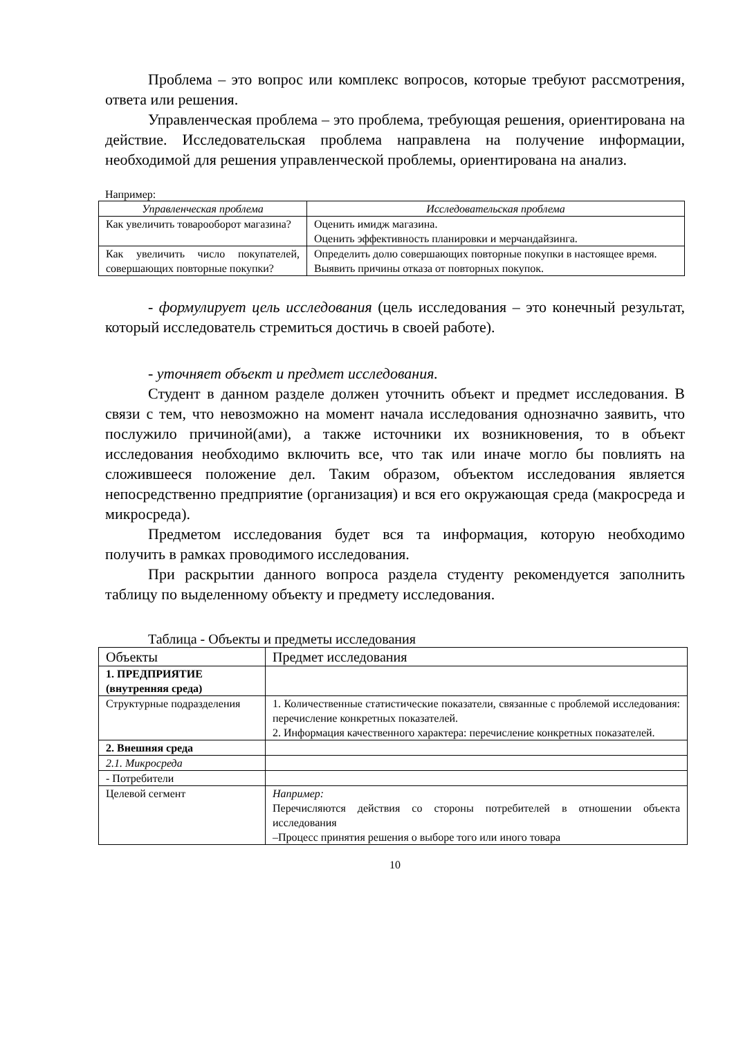Проблема – это вопрос или комплекс вопросов, которые требуют рассмотрения, ответа или решения.
Управленческая проблема – это проблема, требующая решения, ориентирована на действие. Исследовательская проблема направлена на получение информации, необходимой для решения управленческой проблемы, ориентирована на анализ.
Например:
| Управленческая проблема | Исследовательская проблема |
| --- | --- |
| Как увеличить товарооборот магазина? | Оценить имидж магазина. Оценить эффективность планировки и мерчандайзинга. |
| Как увеличить число покупателей, совершающих повторные покупки? | Определить долю совершающих повторные покупки в настоящее время. Выявить причины отказа от повторных покупок. |
- формулирует цель исследования (цель исследования – это конечный результат, который исследователь стремиться достичь в своей работе).
- уточняет объект и предмет исследования.
Студент в данном разделе должен уточнить объект и предмет исследования. В связи с тем, что невозможно на момент начала исследования однозначно заявить, что послужило причиной(ами), а также источники их возникновения, то в объект исследования необходимо включить все, что так или иначе могло бы повлиять на сложившееся положение дел. Таким образом, объектом исследования является непосредственно предприятие (организация) и вся его окружающая среда (макросреда и микросреда).
Предметом исследования будет вся та информация, которую необходимо получить в рамках проводимого исследования.
При раскрытии данного вопроса раздела студенту рекомендуется заполнить таблицу по выделенному объекту и предмету исследования.
Таблица - Объекты и предметы исследования
| Объекты | Предмет исследования |
| --- | --- |
| 1. ПРЕДПРИЯТИЕ (внутренняя среда) | |
| Структурные подразделения | 1. Количественные статистические показатели, связанные с проблемой исследования: перечисление конкретных показателей. 2. Информация качественного характера: перечисление конкретных показателей. |
| 2. Внешняя среда | |
| 2.1. Микросреда | |
| - Потребители | |
| Целевой сегмент | Например: Перечисляются действия со стороны потребителей в отношении объекта исследования –Процесс принятия решения о выборе того или иного товара |
10